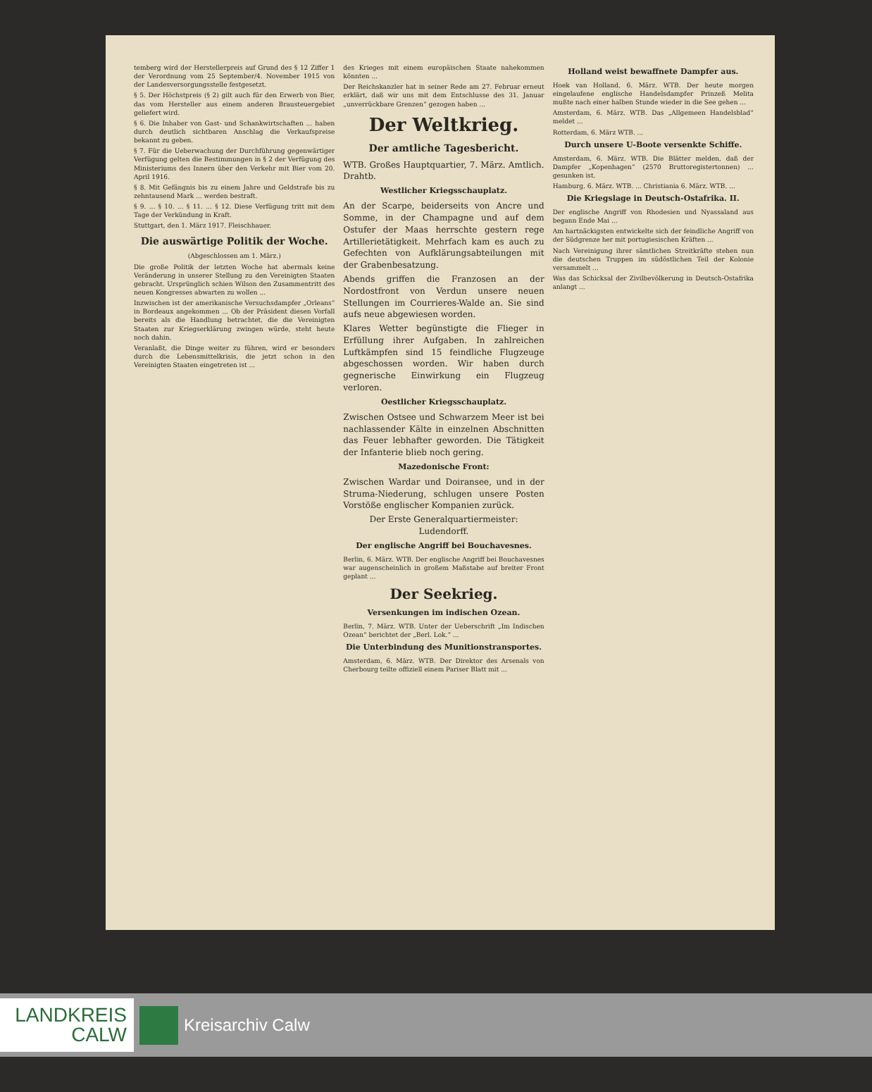temberg wird der Herstellerpreis auf Grund des § 12 Ziffer 1 der Verordnung vom 25 September/4. November 1915 von der Landesversorgungsstelle festgesetzt.
§ 5. Der Höchstpreis (§ 2) gilt auch für den Erwerb von Bier, das vom Hersteller aus einem anderen Brausteuergebiet geliefert wird.
§ 6. Die Inhaber von Gast- und Schankwirtschaften ... haben durch deutlich sichtbaren Anschlag die Verkaufspreise bekannt zu geben.
§ 7. Für die Ueberwachung der Durchführung gegenwärtiger Verfügung gelten die Bestimmungen in § 2 der Verfügung des Ministeriums des Innern über den Verkehr mit Bier vom 20. April 1916.
§ 8. Mit Gefängnis bis zu einem Jahre und Geldstrafe bis zu zehntausend Mark ... werden bestraft.
§ 9. ... § 10. ... § 11. ... § 12. Diese Verfügung tritt mit dem Tage der Verkündung in Kraft.
Stuttgart, den 1. März 1917. Fleischhauer.
Die auswärtige Politik der Woche.
(Abgeschlossen am 1. März.)
Die große Politik der letzten Woche hat abermals keine Veränderung in unserer Stellung zu den Vereinigten Staaten gebracht. Ursprünglich schien Wilson den Zusammentritt des neuen Kongresses abwarten zu wollen ...
Inzwischen ist der amerikanische Versuchsdampfer „Orleans“ in Bordeaux angekommen ... Ob der Präsident diesen Vorfall bereits als die Handlung betrachtet, die die Vereinigten Staaten zur Kriegserklärung zwingen würde, steht heute noch dahin.
Veranlaßt, die Dinge weiter zu führen, wird er besonders durch die Lebensmittelkrisis, die jetzt schon in den Vereinigten Staaten eingetreten ist ...
des Krieges mit einem europäischen Staate nahekommen könnten ...
Der Reichskanzler hat in seiner Rede am 27. Februar erneut erklärt, daß wir uns mit dem Entschlusse des 31. Januar „unverrückbare Grenzen“ gezogen haben ...
Der Weltkrieg.
Der amtliche Tagesbericht.
WTB. Großes Hauptquartier, 7. März. Amtlich. Drahtb.
Westlicher Kriegsschauplatz.
An der Scarpe, beiderseits von Ancre und Somme, in der Champagne und auf dem Ostufer der Maas herrschte gestern rege Artillerietätigkeit. Mehrfach kam es auch zu Gefechten von Aufklärungsabteilungen mit der Grabenbesatzung.
Abends griffen die Franzosen an der Nordostfront von Verdun unsere neuen Stellungen im Courrieres-Walde an. Sie sind aufs neue abgewiesen worden.
Klares Wetter begünstigte die Flieger in Erfüllung ihrer Aufgaben. In zahlreichen Luftkämpfen sind 15 feindliche Flugzeuge abgeschossen worden. Wir haben durch gegnerische Einwirkung ein Flugzeug verloren.
Oestlicher Kriegsschauplatz.
Zwischen Ostsee und Schwarzem Meer ist bei nachlassender Kälte in einzelnen Abschnitten das Feuer lebhafter geworden. Die Tätigkeit der Infanterie blieb noch gering.
Mazedonische Front:
Zwischen Wardar und Doiransee, und in der Struma-Niederung, schlugen unsere Posten Vorstöße englischer Kompanien zurück.
Der Erste Generalquartiermeister: Ludendorff.
Der englische Angriff bei Bouchavesnes.
Berlin, 6. März. WTB. Der englische Angriff bei Bouchavesnes war augenscheinlich in großem Maßstabe auf breiter Front geplant ...
Der Seekrieg.
Versenkungen im indischen Ozean.
Berlin, 7. März. WTB. Unter der Ueberschrift „Im Indischen Ozean“ berichtet der „Berl. Lok.“ ...
Die Unterbindung des Munitionstransportes.
Amsterdam, 6. März. WTB. Der Direktor des Arsenals von Cherbourg teilte offiziell einem Pariser Blatt mit ...
Holland weist bewaffnete Dampfer aus.
Hoek van Holland, 6. März. WTB. Der heute morgen eingelaufene englische Handelsdampfer Prinzeß Melita mußte nach einer halben Stunde wieder in die See gehen ...
Amsterdam, 6. März. WTB. Das „Allgemeen Handelsblad“ meldet ...
Rotterdam, 6. März WTB. ...
Durch unsere U-Boote versenkte Schiffe.
Amsterdam, 6. März. WTB. Die Blätter melden, daß der Dampfer „Kopenhagen“ (2570 Bruttoregistertonnen) ... gesunken ist.
Hamburg, 6. März. WTB. ... Christiania 6. März. WTB. ...
Die Kriegslage in Deutsch-Ostafrika. II.
Der englische Angriff von Rhodesien und Nyassaland aus begann Ende Mai ...
Am hartnäckigsten entwickelte sich der feindliche Angriff von der Südgrenze her mit portugiesischen Kräften ...
Nach Vereinigung ihrer sämtlichen Streitkräfte stehen nun die deutschen Truppen im südöstlichen Teil der Kolonie versammelt ...
Was das Schicksal der Zivilbevölkerung in Deutsch-Ostafrika anlangt ...
LANDKREIS
CALW
Kreisarchiv Calw